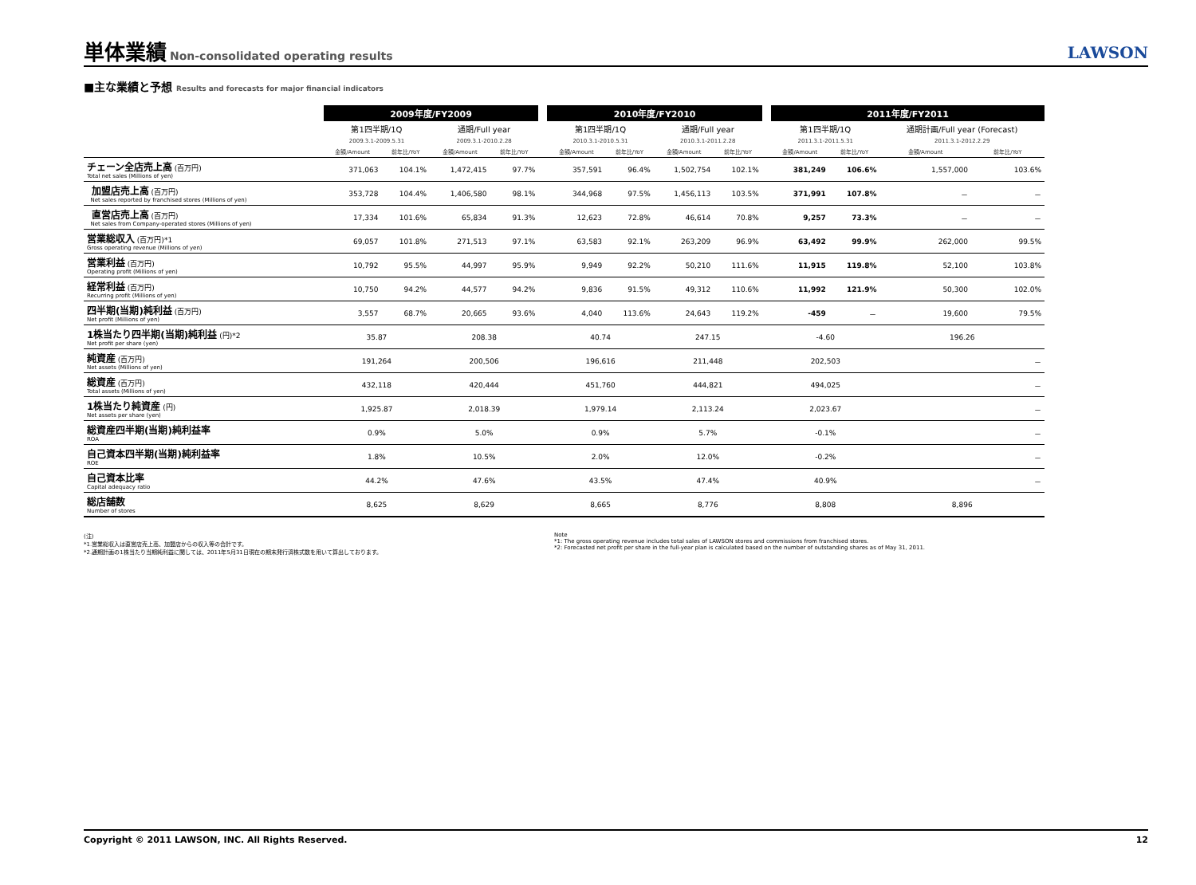単体業績
Non-consolidated operating results
LAWSON
■主な業績と予想 Results and forecasts for major financial indicators
| | 2009年度/FY2009 | | | | | 2010年度/FY2010 | | | | | 2011年度/FY2011 | | | |
| | 第1四半期/1Q | | 通期/Full year | | | 第1四半期/1Q | | 通期/Full year | | | 第1四半期/1Q | | 通期計画/Full year (Forecast) | |
| | 2009.3.1-2009.5.31 | | 2009.3.1-2010.2.28 | | | 2010.3.1-2010.5.31 | | 2010.3.1-2011.2.28 | | | 2011.3.1-2011.5.31 | | 2011.3.1-2012.2.29 | |
| | 金額/Amount | 前年比/YoY | 金額/Amount | 前年比/YoY | | 金額/Amount | 前年比/YoY | 金額/Amount | 前年比/YoY | | 金額/Amount | 前年比/YoY | 金額/Amount | 前年比/YoY |
| チェーン全店売上高 (百万円) Total net sales (Millions of yen) | 371,063 | 104.1% | 1,472,415 | 97.7% | | 357,591 | 96.4% | 1,502,754 | 102.1% | | 381,249 | 106.6% | 1,557,000 | 103.6% |
| 加盟店売上高 (百万円) Net sales reported by franchised stores (Millions of yen) | 353,728 | 104.4% | 1,406,580 | 98.1% | | 344,968 | 97.5% | 1,456,113 | 103.5% | | 371,991 | 107.8% | － | － |
| 直営店売上高 (百万円) Net sales from Company-operated stores (Millions of yen) | 17,334 | 101.6% | 65,834 | 91.3% | | 12,623 | 72.8% | 46,614 | 70.8% | | 9,257 | 73.3% | － | － |
| 営業総収入 (百万円)*1 Gross operating revenue (Millions of yen) | 69,057 | 101.8% | 271,513 | 97.1% | | 63,583 | 92.1% | 263,209 | 96.9% | | 63,492 | 99.9% | 262,000 | 99.5% |
| 営業利益 (百万円) Operating profit (Millions of yen) | 10,792 | 95.5% | 44,997 | 95.9% | | 9,949 | 92.2% | 50,210 | 111.6% | | 11,915 | 119.8% | 52,100 | 103.8% |
| 経常利益 (百万円) Recurring profit (Millions of yen) | 10,750 | 94.2% | 44,577 | 94.2% | | 9,836 | 91.5% | 49,312 | 110.6% | | 11,992 | 121.9% | 50,300 | 102.0% |
| 四半期(当期)純利益 (百万円) Net profit (Millions of yen) | 3,557 | 68.7% | 20,665 | 93.6% | | 4,040 | 113.6% | 24,643 | 119.2% | | -459 | － | 19,600 | 79.5% |
| 1株当たり四半期(当期)純利益 (円)*2 Net profit per share (yen) | 35.87 | | 208.38 | | | 40.74 | | 247.15 | | | -4.60 | | 196.26 | |
| 純資産 (百万円) Net assets (Millions of yen) | 191,264 | | 200,506 | | | 196,616 | | 211,448 | | | 202,503 | | － | |
| 総資産 (百万円) Total assets (Millions of yen) | 432,118 | | 420,444 | | | 451,760 | | 444,821 | | | 494,025 | | － | |
| 1株当たり純資産 (円) Net assets per share (yen) | 1,925.87 | | 2,018.39 | | | 1,979.14 | | 2,113.24 | | | 2,023.67 | | － | |
| 総資産四半期(当期)純利益率 ROA | 0.9% | | 5.0% | | | 0.9% | | 5.7% | | | -0.1% | | － | |
| 自己資本四半期(当期)純利益率 ROE | 1.8% | | 10.5% | | | 2.0% | | 12.0% | | | -0.2% | | － | |
| 自己資本比率 Capital adequacy ratio | 44.2% | | 47.6% | | | 43.5% | | 47.4% | | | 40.9% | | － | |
| 総店舗数 Number of stores | 8,625 | | 8,629 | | | 8,665 | | 8,776 | | | 8,808 | | 8,896 | |
(注)
*1.営業総収入は直営店売上高、加盟店からの収入等の合計です。
*2.通期計画の1株当たり当期純利益に関しては、2011年5月31日現在の期末発行済株式数を用いて算出しております。
Note
*1: The gross operating revenue includes total sales of LAWSON stores and commissions from franchised stores.
*2: Forecasted net profit per share in the full-year plan is calculated based on the number of outstanding shares as of May 31, 2011.
Copyright © 2011 LAWSON, INC. All Rights Reserved. 12